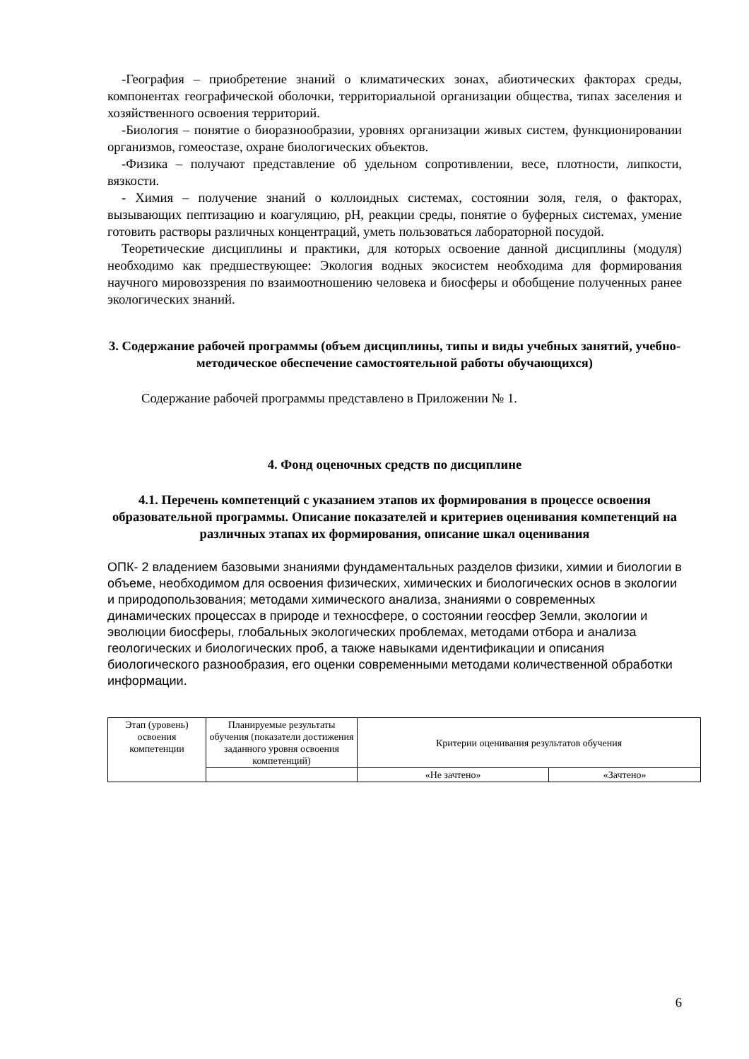-География – приобретение знаний о климатических зонах, абиотических факторах среды, компонентах географической оболочки, территориальной организации общества, типах заселения и хозяйственного освоения территорий.
-Биология – понятие о биоразнообразии, уровнях организации живых систем, функционировании организмов, гомеостазе, охране биологических объектов.
-Физика – получают представление об удельном сопротивлении, весе, плотности, липкости, вязкости.
- Химия – получение знаний о коллоидных системах, состоянии золя, геля, о факторах, вызывающих пептизацию и коагуляцию, рН, реакции среды, понятие о буферных системах, умение готовить растворы различных концентраций, уметь пользоваться лабораторной посудой.
Теоретические дисциплины и практики, для которых освоение данной дисциплины (модуля) необходимо как предшествующее: Экология водных экосистем необходима для формирования научного мировоззрения по взаимоотношению человека и биосферы и обобщение полученных ранее экологических знаний.
3. Содержание рабочей программы (объем дисциплины, типы и виды учебных занятий, учебно-методическое обеспечение самостоятельной работы обучающихся)
Содержание рабочей программы представлено в Приложении № 1.
4. Фонд оценочных средств по дисциплине
4.1. Перечень компетенций с указанием этапов их формирования в процессе освоения образовательной программы. Описание показателей и критериев оценивания компетенций на различных этапах их формирования, описание шкал оценивания
ОПК- 2 владением базовыми знаниями фундаментальных разделов физики, химии и биологии в объеме, необходимом для освоения физических, химических и биологических основ в экологии и природопользования; методами химического анализа, знаниями о современных динамических процессах в природе и техносфере, о состоянии геосфер Земли, экологии и эволюции биосферы, глобальных экологических проблемах, методами отбора и анализа геологических и биологических проб, а также навыками идентификации и описания биологического разнообразия, его оценки современными методами количественной обработки информации.
| Этап (уровень) освоения компетенции | Планируемые результаты обучения (показатели достижения заданного уровня освоения компетенций) | Критерии оценивания результатов обучения | |
| | | «Не зачтено» | «Зачтено» |
6